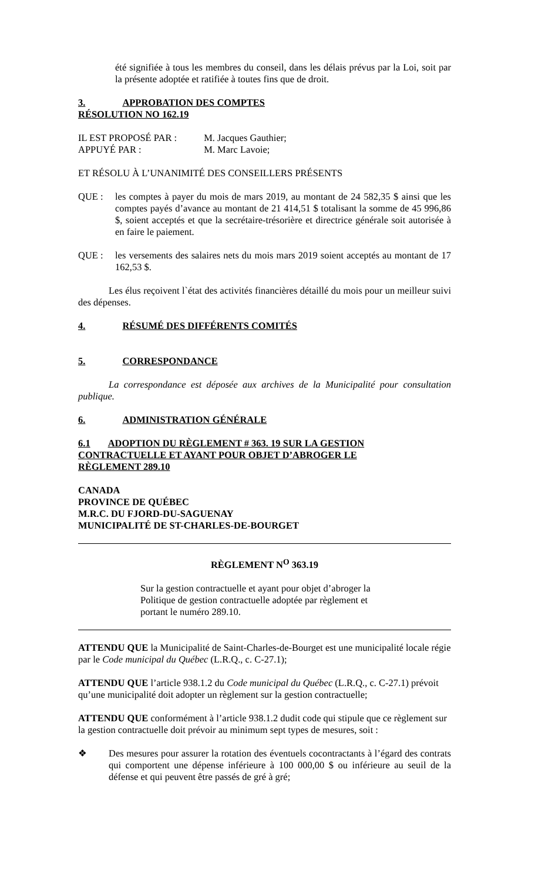été signifiée à tous les membres du conseil, dans les délais prévus par la Loi, soit par la présente adoptée et ratifiée à toutes fins que de droit.
3. APPROBATION DES COMPTES
RÉSOLUTION NO 162.19
IL EST PROPOSÉ PAR : M. Jacques Gauthier;
APPUYÉ PAR : M. Marc Lavoie;
ET RÉSOLU À L’UNANIMITÉ DES CONSEILLERS PRÉSENTS
QUE : les comptes à payer du mois de mars 2019, au montant de 24 582,35 $ ainsi que les comptes payés d’avance au montant de 21 414,51 $ totalisant la somme de 45 996,86 $, soient acceptés et que la secrétaire-trésorière et directrice générale soit autorisée à en faire le paiement.
QUE : les versements des salaires nets du mois mars 2019 soient acceptés au montant de 17 162,53 $.
Les élus reçoivent l`état des activités financières détaillé du mois pour un meilleur suivi des dépenses.
4. RÉSUMÉ DES DIFFÉRENTS COMITÉS
5. CORRESPONDANCE
La correspondance est déposée aux archives de la Municipalité pour consultation publique.
6. ADMINISTRATION GÉNÉRALE
6.1 ADOPTION DU RÈGLEMENT # 363. 19 SUR LA GESTION
CONTRACTUELLE ET AYANT POUR OBJET D’ABROGER LE
RÈGLEMENT 289.10
CANADA
PROVINCE DE QUÉBEC
M.R.C. DU FJORD-DU-SAGUENAY
MUNICIPALITÉ DE ST-CHARLES-DE-BOURGET
RÈGLEMENT N<sup>O</sup> 363.19
Sur la gestion contractuelle et ayant pour objet d’abroger la Politique de gestion contractuelle adoptée par règlement et portant le numéro 289.10.
ATTENDU QUE la Municipalité de Saint-Charles-de-Bourget est une municipalité locale régie par le Code municipal du Québec (L.R.Q., c. C-27.1);
ATTENDU QUE l’article 938.1.2 du Code municipal du Québec (L.R.Q., c. C-27.1) prévoit qu’une municipalité doit adopter un règlement sur la gestion contractuelle;
ATTENDU QUE conformément à l’article 938.1.2 dudit code qui stipule que ce règlement sur la gestion contractuelle doit prévoir au minimum sept types de mesures, soit :
❖ Des mesures pour assurer la rotation des éventuels cocontractants à l’égard des contrats qui comportent une dépense inférieure à 100 000,00 $ ou inférieure au seuil de la défense et qui peuvent être passés de gré à gré;